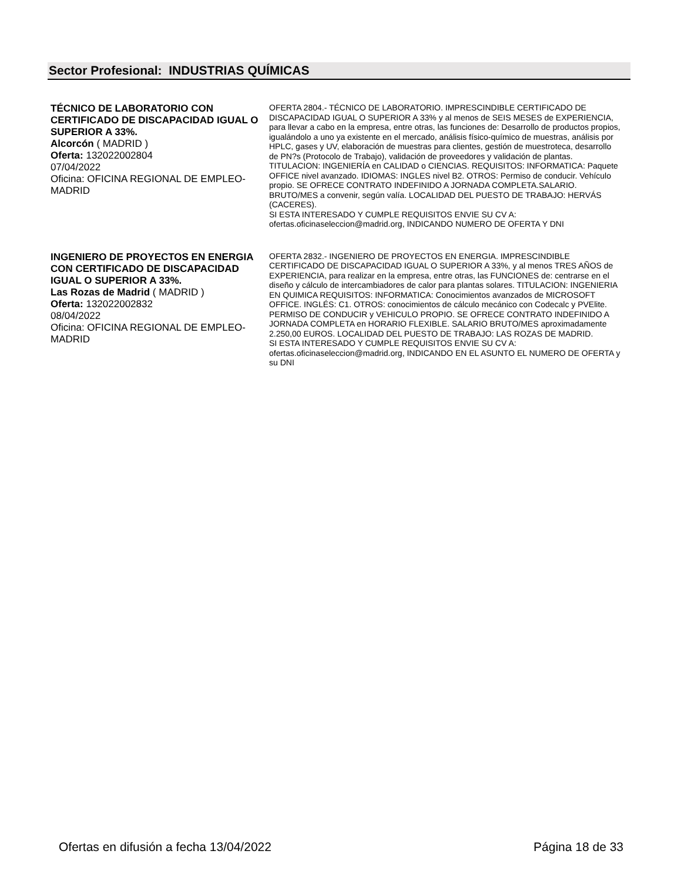Sector Profesional: INDUSTRIAS QUÍMICAS
TÉCNICO DE LABORATORIO CON CERTIFICADO DE DISCAPACIDAD IGUAL O SUPERIOR A 33%.
Alcorcón ( MADRID )
Oferta: 132022002804
07/04/2022
Oficina: OFICINA REGIONAL DE EMPLEO-MADRID
OFERTA 2804.- TÉCNICO DE LABORATORIO. IMPRESCINDIBLE CERTIFICADO DE DISCAPACIDAD IGUAL O SUPERIOR A 33% y al menos de SEIS MESES de EXPERIENCIA, para llevar a cabo en la empresa, entre otras, las funciones de: Desarrollo de productos propios, igualándolo a uno ya existente en el mercado, análisis físico-químico de muestras, análisis por HPLC, gases y UV, elaboración de muestras para clientes, gestión de muestroteca, desarrollo de PN?s (Protocolo de Trabajo), validación de proveedores y validación de plantas. TITULACION: INGENIERÍA en CALIDAD o CIENCIAS. REQUISITOS: INFORMATICA: Paquete OFFICE nivel avanzado. IDIOMAS: INGLES nivel B2. OTROS: Permiso de conducir. Vehículo propio. SE OFRECE CONTRATO INDEFINIDO A JORNADA COMPLETA.SALARIO. BRUTO/MES a convenir, según valía. LOCALIDAD DEL PUESTO DE TRABAJO: HERVÁS (CACERES).
SI ESTA INTERESADO Y CUMPLE REQUISITOS ENVIE SU CV A: ofertas.oficinaseleccion@madrid.org, INDICANDO NUMERO DE OFERTA Y DNI
INGENIERO DE PROYECTOS EN ENERGIA CON CERTIFICADO DE DISCAPACIDAD IGUAL O SUPERIOR A 33%.
Las Rozas de Madrid ( MADRID )
Oferta: 132022002832
08/04/2022
Oficina: OFICINA REGIONAL DE EMPLEO-MADRID
OFERTA 2832.- INGENIERO DE PROYECTOS EN ENERGIA. IMPRESCINDIBLE CERTIFICADO DE DISCAPACIDAD IGUAL O SUPERIOR A 33%, y al menos TRES AÑOS de EXPERIENCIA, para realizar en la empresa, entre otras, las FUNCIONES de: centrarse en el diseño y cálculo de intercambiadores de calor para plantas solares. TITULACION: INGENIERIA EN QUIMICA REQUISITOS: INFORMATICA: Conocimientos avanzados de MICROSOFT OFFICE. INGLÉS: C1. OTROS: conocimientos de cálculo mecánico con Codecalc y PVElite. PERMISO DE CONDUCIR y VEHICULO PROPIO. SE OFRECE CONTRATO INDEFINIDO A JORNADA COMPLETA en HORARIO FLEXIBLE. SALARIO BRUTO/MES aproximadamente 2.250,00 EUROS. LOCALIDAD DEL PUESTO DE TRABAJO: LAS ROZAS DE MADRID.
SI ESTA INTERESADO Y CUMPLE REQUISITOS ENVIE SU CV A: ofertas.oficinaseleccion@madrid.org, INDICANDO EN EL ASUNTO EL NUMERO DE OFERTA y su DNI
Ofertas en difusión a fecha 13/04/2022 Página 18 de 33